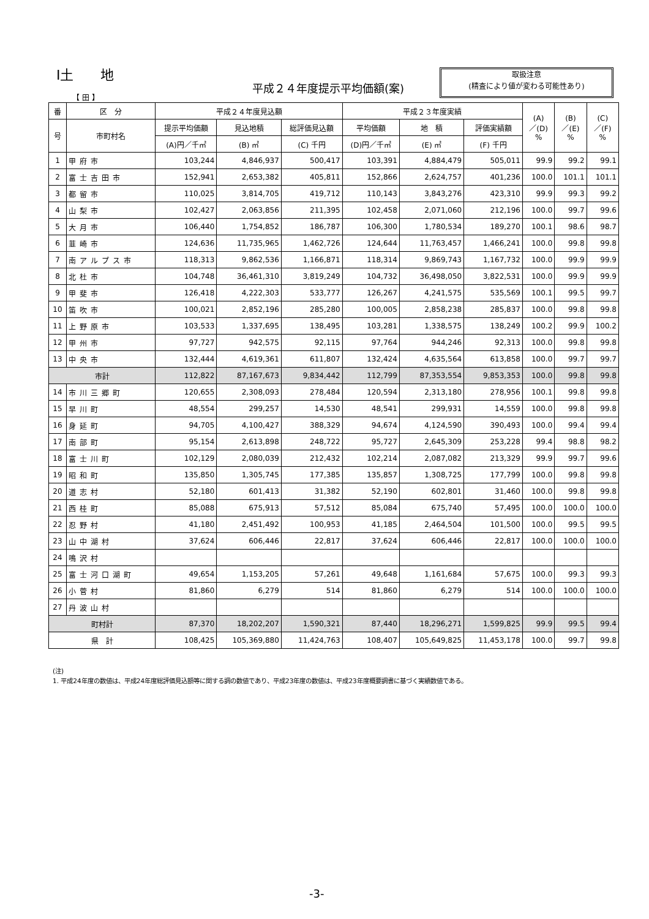Ⅰ土　　地
平成２４年度提示平均価額(案)
取扱注意
(精査により値が変わる可能性あり)
【 田 】
| 番 | 区 分 | 平成２４年度見込額 | | | 平成２３年度実績 | | | (A) ／(D) % | (B) ／(E) % | (C) ／(F) % |
| --- | --- | --- | --- | --- | --- | --- | --- | --- | --- | --- |
| 号 | 市町村名 | 提示平均価額 | 見込地積 | 総評価見込額 | 平均価額 | 地 積 | 評価実績額 | | | |
| | | (A)円／千㎡ | (B) ㎡ | (C) 千円 | (D)円／千㎡ | (E) ㎡ | (F) 千円 | | | |
| 1 | 甲府市 | 103,244 | 4,846,937 | 500,417 | 103,391 | 4,884,479 | 505,011 | 99.9 | 99.2 | 99.1 |
| 2 | 富士吉田市 | 152,941 | 2,653,382 | 405,811 | 152,866 | 2,624,757 | 401,236 | 100.0 | 101.1 | 101.1 |
| 3 | 都留市 | 110,025 | 3,814,705 | 419,712 | 110,143 | 3,843,276 | 423,310 | 99.9 | 99.3 | 99.2 |
| 4 | 山梨市 | 102,427 | 2,063,856 | 211,395 | 102,458 | 2,071,060 | 212,196 | 100.0 | 99.7 | 99.6 |
| 5 | 大月市 | 106,440 | 1,754,852 | 186,787 | 106,300 | 1,780,534 | 189,270 | 100.1 | 98.6 | 98.7 |
| 6 | 韮崎市 | 124,636 | 11,735,965 | 1,462,726 | 124,644 | 11,763,457 | 1,466,241 | 100.0 | 99.8 | 99.8 |
| 7 | 南アルプス市 | 118,313 | 9,862,536 | 1,166,871 | 118,314 | 9,869,743 | 1,167,732 | 100.0 | 99.9 | 99.9 |
| 8 | 北杜市 | 104,748 | 36,461,310 | 3,819,249 | 104,732 | 36,498,050 | 3,822,531 | 100.0 | 99.9 | 99.9 |
| 9 | 甲斐市 | 126,418 | 4,222,303 | 533,777 | 126,267 | 4,241,575 | 535,569 | 100.1 | 99.5 | 99.7 |
| 10 | 笛吹市 | 100,021 | 2,852,196 | 285,280 | 100,005 | 2,858,238 | 285,837 | 100.0 | 99.8 | 99.8 |
| 11 | 上野原市 | 103,533 | 1,337,695 | 138,495 | 103,281 | 1,338,575 | 138,249 | 100.2 | 99.9 | 100.2 |
| 12 | 甲州市 | 97,727 | 942,575 | 92,115 | 97,764 | 944,246 | 92,313 | 100.0 | 99.8 | 99.8 |
| 13 | 中央市 | 132,444 | 4,619,361 | 611,807 | 132,424 | 4,635,564 | 613,858 | 100.0 | 99.7 | 99.7 |
| 市計 | | 112,822 | 87,167,673 | 9,834,442 | 112,799 | 87,353,554 | 9,853,353 | 100.0 | 99.8 | 99.8 |
| 14 | 市川三郷町 | 120,655 | 2,308,093 | 278,484 | 120,594 | 2,313,180 | 278,956 | 100.1 | 99.8 | 99.8 |
| 15 | 早川町 | 48,554 | 299,257 | 14,530 | 48,541 | 299,931 | 14,559 | 100.0 | 99.8 | 99.8 |
| 16 | 身延町 | 94,705 | 4,100,427 | 388,329 | 94,674 | 4,124,590 | 390,493 | 100.0 | 99.4 | 99.4 |
| 17 | 南部町 | 95,154 | 2,613,898 | 248,722 | 95,727 | 2,645,309 | 253,228 | 99.4 | 98.8 | 98.2 |
| 18 | 富士川町 | 102,129 | 2,080,039 | 212,432 | 102,214 | 2,087,082 | 213,329 | 99.9 | 99.7 | 99.6 |
| 19 | 昭和町 | 135,850 | 1,305,745 | 177,385 | 135,857 | 1,308,725 | 177,799 | 100.0 | 99.8 | 99.8 |
| 20 | 道志村 | 52,180 | 601,413 | 31,382 | 52,190 | 602,801 | 31,460 | 100.0 | 99.8 | 99.8 |
| 21 | 西桂町 | 85,088 | 675,913 | 57,512 | 85,084 | 675,740 | 57,495 | 100.0 | 100.0 | 100.0 |
| 22 | 忍野村 | 41,180 | 2,451,492 | 100,953 | 41,185 | 2,464,504 | 101,500 | 100.0 | 99.5 | 99.5 |
| 23 | 山中湖村 | 37,624 | 606,446 | 22,817 | 37,624 | 606,446 | 22,817 | 100.0 | 100.0 | 100.0 |
| 24 | 鳴沢村 | | | | | | | | | |
| 25 | 富士河口湖町 | 49,654 | 1,153,205 | 57,261 | 49,648 | 1,161,684 | 57,675 | 100.0 | 99.3 | 99.3 |
| 26 | 小菅村 | 81,860 | 6,279 | 514 | 81,860 | 6,279 | 514 | 100.0 | 100.0 | 100.0 |
| 27 | 丹波山村 | | | | | | | | | |
| 町村計 | | 87,370 | 18,202,207 | 1,590,321 | 87,440 | 18,296,271 | 1,599,825 | 99.9 | 99.5 | 99.4 |
| 県 計 | | 108,425 | 105,369,880 | 11,424,763 | 108,407 | 105,649,825 | 11,453,178 | 100.0 | 99.7 | 99.8 |
(注)
1. 平成24年度の数値は、平成24年度総評価見込額等に関する調の数値であり、平成23年度の数値は、平成23年度概要調書に基づく実績数値である。
-3-